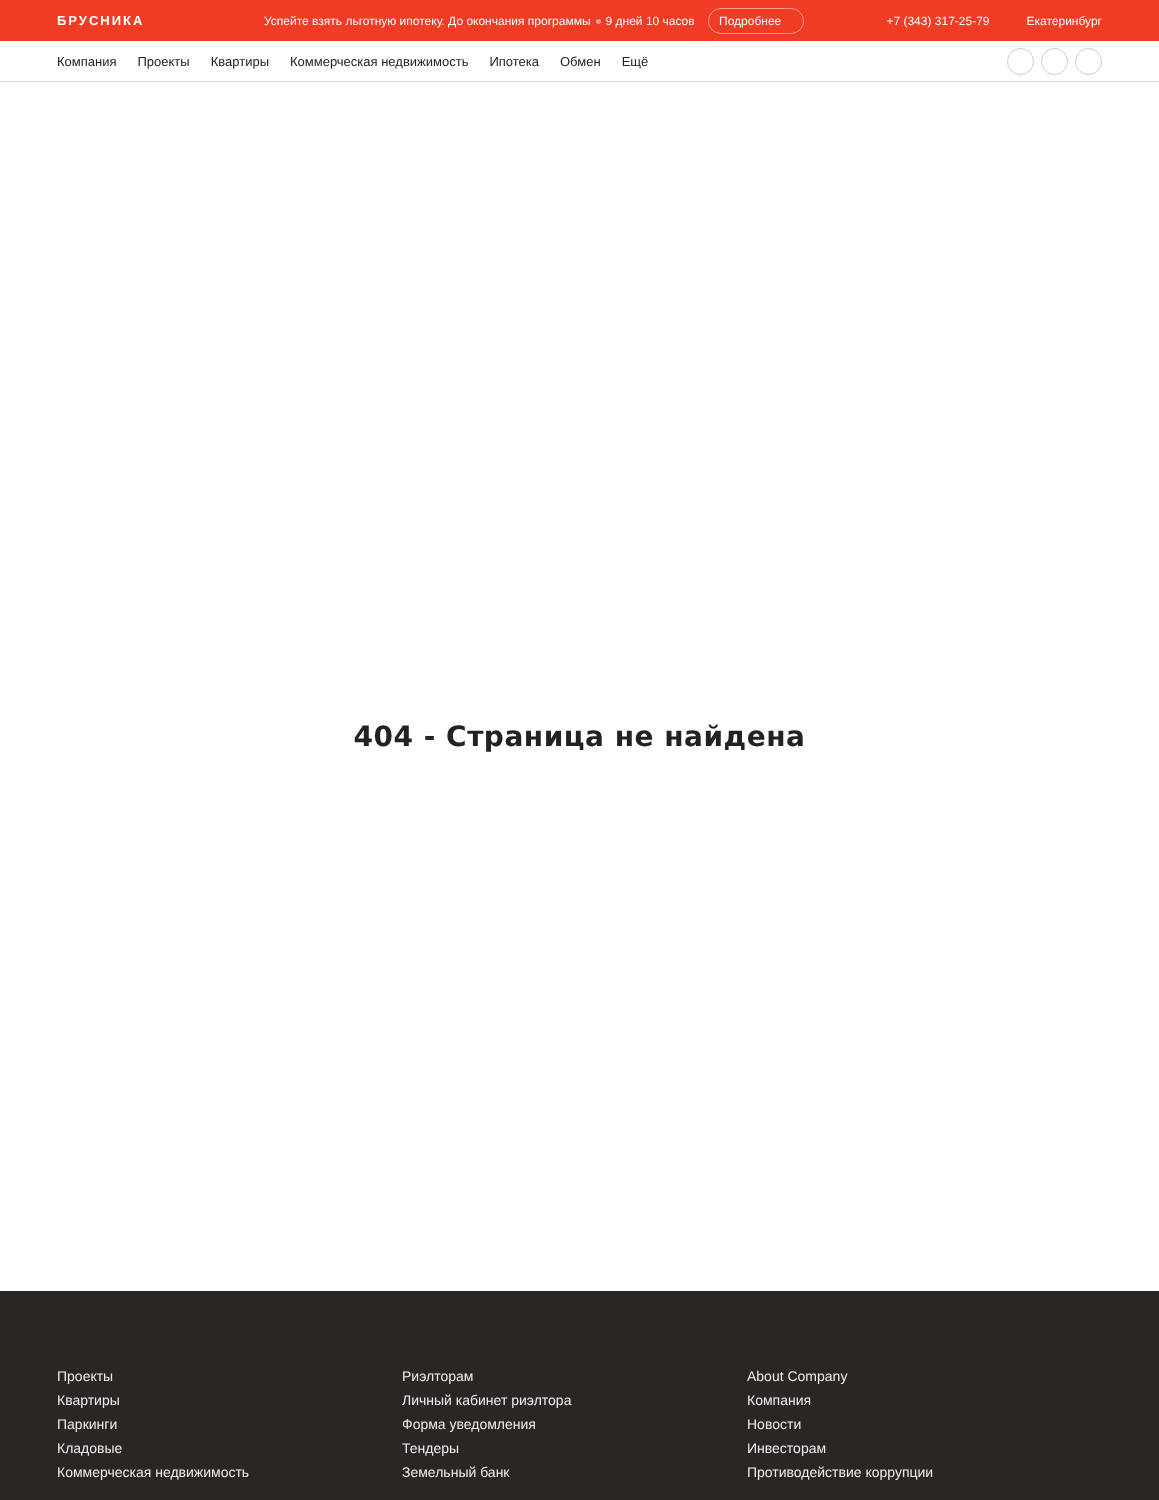БРУСНИКА Успейте взять льготную ипотеку. До окончания программы 9 дней 10 часов Подробнее +7 (343) 317-25-79 Екатеринбург
Компания Проекты Квартиры Коммерческая недвижимость Ипотека Обмен Ещё
404 - Страница не найдена
Проекты
Квартиры
Паркинги
Кладовые
Коммерческая недвижимость
Риэлторам
Личный кабинет риэлтора
Форма уведомления
Тендеры
Земельный банк
About Company
Компания
Новости
Инвесторам
Противодействие коррупции